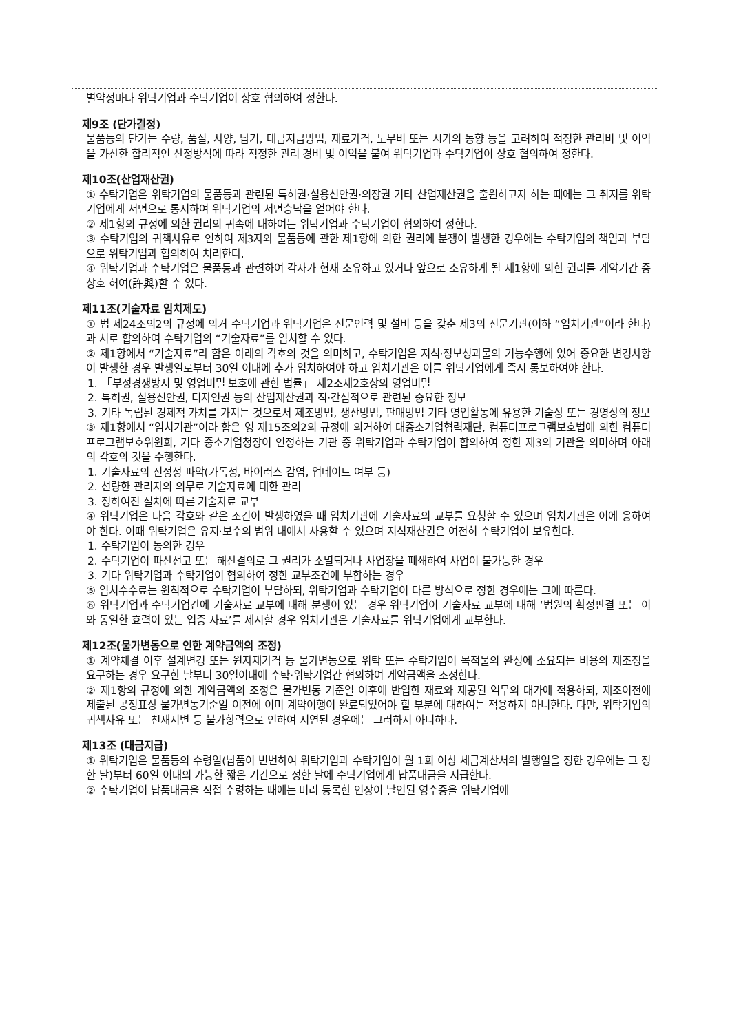별약정마다 위탁기업과 수탁기업이 상호 협의하여 정한다.
제9조 (단가결정)
물품등의 단가는 수량, 품질, 사양, 납기, 대금지급방법, 재료가격, 노무비 또는 시가의 동향 등을 고려하여 적정한 관리비 및 이익을 가산한 합리적인 산정방식에 따라 적정한 관리 경비 및 이익을 붙여 위탁기업과 수탁기업이 상호 협의하여 정한다.
제10조(산업재산권)
① 수탁기업은 위탁기업의 물품등과 관련된 특허권·실용신안권·의장권 기타 산업재산권을 출원하고자 하는 때에는 그 취지를 위탁기업에게 서면으로 통지하여 위탁기업의 서면승낙을 얻어야 한다.
② 제1항의 규정에 의한 권리의 귀속에 대하여는 위탁기업과 수탁기업이 협의하여 정한다.
③ 수탁기업의 귀책사유로 인하여 제3자와 물품등에 관한 제1항에 의한 권리에 분쟁이 발생한 경우에는 수탁기업의 책임과 부담으로 위탁기업과 협의하여 처리한다.
④ 위탁기업과 수탁기업은 물품등과 관련하여 각자가 현재 소유하고 있거나 앞으로 소유하게 될 제1항에 의한 권리를 계약기간 중 상호 허여(許與)할 수 있다.
제11조(기술자료 임치제도)
① 법 제24조의2의 규정에 의거 수탁기업과 위탁기업은 전문인력 및 설비 등을 갖춘 제3의 전문기관(이하 “임치기관”이라 한다)과 서로 합의하여 수탁기업의 “기술자료”를 임치할 수 있다.
② 제1항에서 “기술자료”라 함은 아래의 각호의 것을 의미하고, 수탁기업은 지식·정보성과물의 기능수행에 있어 중요한 변경사항이 발생한 경우 발생일로부터 30일 이내에 추가 임치하여야 하고 임치기관은 이를 위탁기업에게 즉시 통보하여야 한다.
1. 「부정경쟁방지 및 영업비밀 보호에 관한 법률」 제2조제2호상의 영업비밀
2. 특허권, 실용신안권, 디자인권 등의 산업재산권과 직·간접적으로 관련된 중요한 정보
3. 기타 독립된 경제적 가치를 가지는 것으로서 제조방법, 생산방법, 판매방법 기타 영업활동에 유용한 기술상 또는 경영상의 정보
③ 제1항에서 “임치기관”이라 함은 영 제15조의2의 규정에 의거하여 대중소기업협력재단, 컴퓨터프로그램보호법에 의한 컴퓨터프로그램보호위원회, 기타 중소기업청장이 인정하는 기관 중 위탁기업과 수탁기업이 합의하여 정한 제3의 기관을 의미하며 아래의 각호의 것을 수행한다.
1. 기술자료의 진정성 파악(가독성, 바이러스 감염, 업데이트 여부 등)
2. 선량한 관리자의 의무로 기술자료에 대한 관리
3. 정하여진 절차에 따른 기술자료 교부
④ 위탁기업은 다음 각호와 같은 조건이 발생하였을 때 임치기관에 기술자료의 교부를 요청할 수 있으며 임치기관은 이에 응하여야 한다. 이때 위탁기업은 유지·보수의 범위 내에서 사용할 수 있으며 지식재산권은 여전히 수탁기업이 보유한다.
1. 수탁기업이 동의한 경우
2. 수탁기업이 파산선고 또는 해산결의로 그 권리가 소멸되거나 사업장을 폐쇄하여 사업이 불가능한 경우
3. 기타 위탁기업과 수탁기업이 협의하여 정한 교부조건에 부합하는 경우
⑤ 임치수수료는 원칙적으로 수탁기업이 부담하되, 위탁기업과 수탁기업이 다른 방식으로 정한 경우에는 그에 따른다.
⑥ 위탁기업과 수탁기업간에 기술자료 교부에 대해 분쟁이 있는 경우 위탁기업이 기술자료 교부에 대해 ‘법원의 확정판결 또는 이와 동일한 효력이 있는 입증 자료’를 제시할 경우 임치기관은 기술자료를 위탁기업에게 교부한다.
제12조(물가변동으로 인한 계약금액의 조정)
① 계약체결 이후 설계변경 또는 원자재가격 등 물가변동으로 위탁 또는 수탁기업이 목적물의 완성에 소요되는 비용의 재조정을 요구하는 경우 요구한 날부터 30일이내에 수탁·위탁기업간 협의하여 계약금액을 조정한다.
② 제1항의 규정에 의한 계약금액의 조정은 물가변동 기준일 이후에 반입한 재료와 제공된 역무의 대가에 적용하되, 제조이전에 제출된 공정표상 물가변동기준일 이전에 이미 계약이행이 완료되었어야 할 부분에 대하여는 적용하지 아니한다. 다만, 위탁기업의 귀책사유 또는 천재지변 등 불가항력으로 인하여 지연된 경우에는 그러하지 아니하다.
제13조 (대금지급)
① 위탁기업은 물품등의 수령일(납품이 빈번하여 위탁기업과 수탁기업이 월 1회 이상 세금계산서의 발행일을 정한 경우에는 그 정한 날)부터 60일 이내의 가능한 짧은 기간으로 정한 날에 수탁기업에게 납품대금을 지급한다.
② 수탁기업이 납품대금을 직접 수령하는 때에는 미리 등록한 인장이 날인된 영수증을 위탁기업에